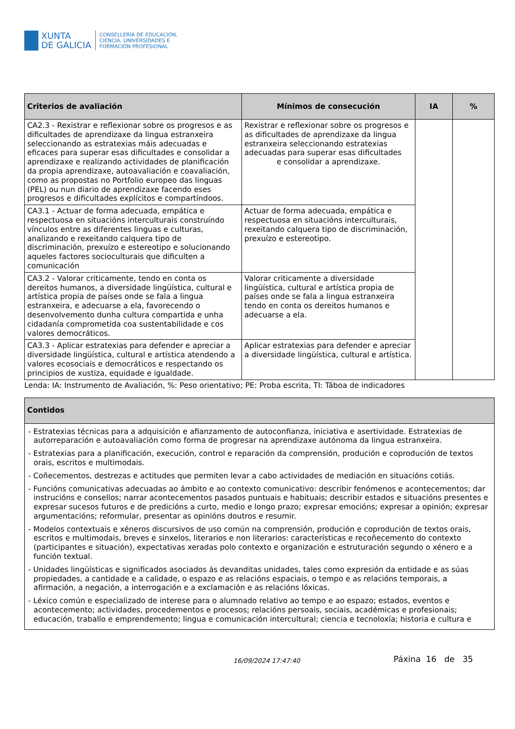XUNTA
DE GALICIA
CONSELLERÍA DE EDUCACIÓN,
CIENCIA, UNIVERSIDADES E
FORMACIÓN PROFESIONAL
| Criterios de avaliación | Mínimos de consecución | IA | % |
| --- | --- | --- | --- |
| CA2.3 - Rexistrar e reflexionar sobre os progresos e as dificultades de aprendizaxe da lingua estranxeira seleccionando as estratexias máis adecuadas e eficaces para superar esas dificultades e consolidar a aprendizaxe e realizando actividades de planificación da propia aprendizaxe, autoavaliación e coavaliación, como as propostas no Portfolio europeo das linguas (PEL) ou nun diario de aprendizaxe facendo eses progresos e dificultades explícitos e compartíndoos. | Rexistrar e reflexionar sobre os progresos e as dificultades de aprendizaxe da lingua estranxeira seleccionando estratexias adecuadas para superar esas dificultades e consolidar a aprendizaxe. | | |
| CA3.1 - Actuar de forma adecuada, empática e respectuosa en situacións interculturais construíndo vínculos entre as diferentes linguas e culturas, analizando e rexeitando calquera tipo de discriminación, prexuízo e estereotipo e solucionando aqueles factores socioculturais que dificulten a comunicación | Actuar de forma adecuada, empática e respectuosa en situacións interculturais, rexeitando calquera tipo de discriminación, prexuízo e estereotipo. | | |
| CA3.2 - Valorar criticamente, tendo en conta os dereitos humanos, a diversidade lingüística, cultural e artística propia de países onde se fala a lingua estranxeira, e adecuarse a ela, favorecendo o desenvolvemento dunha cultura compartida e unha cidadanía comprometida coa sustentabilidade e cos valores democráticos. | Valorar criticamente a diversidade lingüística, cultural e artística propia de países onde se fala a lingua estranxeira tendo en conta os dereitos humanos e adecuarse a ela. | | |
| CA3.3 - Aplicar estratexias para defender e apreciar a diversidade lingüística, cultural e artística atendendo a valores ecosociais e democráticos e respectando os principios de xustiza, equidade e igualdade. | Aplicar estratexias para defender e apreciar a diversidade lingüística, cultural e artística. | | |
Lenda: IA: Instrumento de Avaliación, %: Peso orientativo; PE: Proba escrita, TI: Táboa de indicadores
| Contidos |
| --- |
| - Estratexias técnicas para a adquisición e afianzamento de autoconfianza, iniciativa e asertividade. Estratexias de autorreparación e autoavaliación como forma de progresar na aprendizaxe autónoma da lingua estranxeira. - Estratexias para a planificación, execución, control e reparación da comprensión, produción e coprodución de textos orais, escritos e multimodais. - Coñecementos, destrezas e actitudes que permiten levar a cabo actividades de mediación en situacións cotiás. - Funcións comunicativas adecuadas ao ámbito e ao contexto comunicativo: describir fenómenos e acontecementos; dar instrucións e consellos; narrar acontecementos pasados puntuais e habituais; describir estados e situacións presentes e expresar sucesos futuros e de predicións a curto, medio e longo prazo; expresar emocións; expresar a opinión; expresar argumentacións; reformular, presentar as opinións doutros e resumir. - Modelos contextuais e xéneros discursivos de uso común na comprensión, produción e coprodución de textos orais, escritos e multimodais, breves e sinxelos, literarios e non literarios: características e recoñecemento do contexto (participantes e situación), expectativas xeradas polo contexto e organización e estruturación segundo o xénero e a función textual. - Unidades lingüísticas e significados asociados ás devanditas unidades, tales como expresión da entidade e as súas propiedades, a cantidade e a calidade, o espazo e as relacións espaciais, o tempo e as relacións temporais, a afirmación, a negación, a interrogación e a exclamación e as relacións lóxicas. - Léxico común e especializado de interese para o alumnado relativo ao tempo e ao espazo; estados, eventos e acontecemento; actividades, procedementos e procesos; relacións persoais, sociais, académicas e profesionais; educación, traballo e emprendemento; lingua e comunicación intercultural; ciencia e tecnoloxía; historia e cultura e |
16/09/2024 17:47:40 Páxina 16 de 35